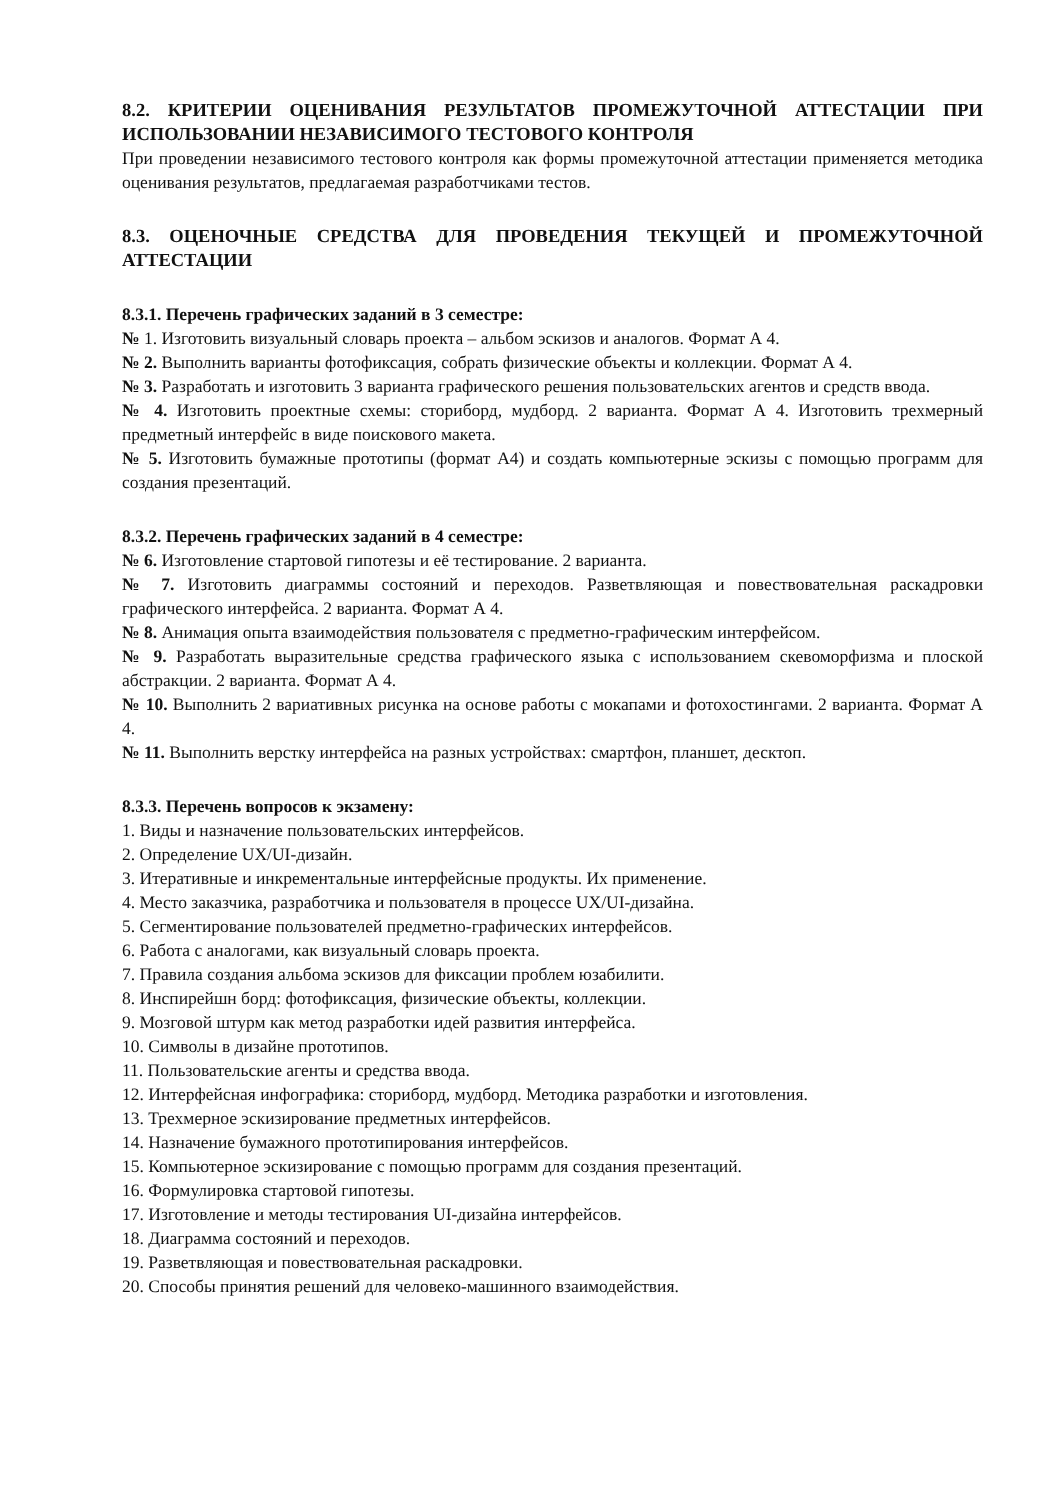8.2. КРИТЕРИИ ОЦЕНИВАНИЯ РЕЗУЛЬТАТОВ ПРОМЕЖУТОЧНОЙ АТТЕСТАЦИИ ПРИ ИСПОЛЬЗОВАНИИ НЕЗАВИСИМОГО ТЕСТОВОГО КОНТРОЛЯ
При проведении независимого тестового контроля как формы промежуточной аттестации применяется методика оценивания результатов, предлагаемая разработчиками тестов.
8.3. ОЦЕНОЧНЫЕ СРЕДСТВА ДЛЯ ПРОВЕДЕНИЯ ТЕКУЩЕЙ И ПРОМЕЖУТОЧНОЙ АТТЕСТАЦИИ
8.3.1. Перечень графических заданий в 3 семестре:
№ 1. Изготовить визуальный словарь проекта – альбом эскизов и аналогов. Формат А 4.
№ 2. Выполнить варианты фотофиксация, собрать физические объекты и коллекции. Формат А 4.
№ 3. Разработать и изготовить 3 варианта графического решения пользовательских агентов и средств ввода.
№ 4. Изготовить проектные схемы: сториборд, мудборд. 2 варианта. Формат А 4. Изготовить трехмерный предметный интерфейс в виде поискового макета.
№ 5. Изготовить бумажные прототипы (формат А4) и создать компьютерные эскизы с помощью программ для создания презентаций.
8.3.2. Перечень графических заданий в 4 семестре:
№ 6. Изготовление стартовой гипотезы и её тестирование. 2 варианта.
№ 7. Изготовить диаграммы состояний и переходов. Разветвляющая и повествовательная раскадровки графического интерфейса. 2 варианта. Формат А 4.
№ 8. Анимация опыта взаимодействия пользователя с предметно-графическим интерфейсом.
№ 9. Разработать выразительные средства графического языка с использованием скевоморфизма и плоской абстракции. 2 варианта. Формат А 4.
№ 10. Выполнить 2 вариативных рисунка на основе работы с мокапами и фотохостингами. 2 варианта. Формат А 4.
№ 11. Выполнить верстку интерфейса на разных устройствах: смартфон, планшет, десктоп.
8.3.3. Перечень вопросов к экзамену:
1. Виды и назначение пользовательских интерфейсов.
2. Определение UX/UI-дизайн.
3. Итеративные и инкрементальные интерфейсные продукты. Их применение.
4. Место заказчика, разработчика и пользователя в процессе UX/UI-дизайна.
5. Сегментирование пользователей предметно-графических интерфейсов.
6. Работа с аналогами, как визуальный словарь проекта.
7. Правила создания альбома эскизов для фиксации проблем юзабилити.
8. Инспирейшн борд: фотофиксация, физические объекты, коллекции.
9. Мозговой штурм как метод разработки идей развития интерфейса.
10. Символы в дизайне прототипов.
11. Пользовательские агенты и средства ввода.
12. Интерфейсная инфографика: сториборд, мудборд. Методика разработки и изготовления.
13. Трехмерное эскизирование предметных интерфейсов.
14. Назначение бумажного прототипирования интерфейсов.
15. Компьютерное эскизирование с помощью программ для создания презентаций.
16. Формулировка стартовой гипотезы.
17. Изготовление и методы тестирования UI-дизайна интерфейсов.
18. Диаграмма состояний и переходов.
19. Разветвляющая и повествовательная раскадровки.
20. Способы принятия решений для человеко-машинного взаимодействия.